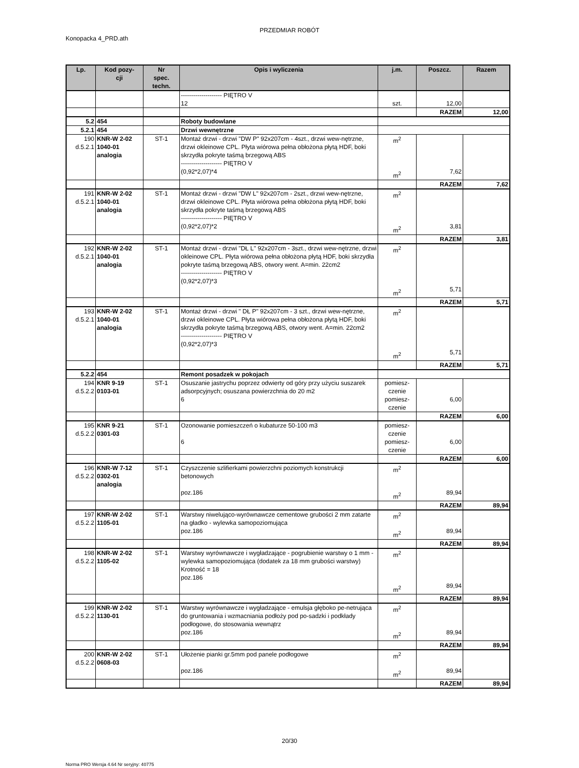PRZEDMIAR ROBÓT
Konopacka 4_PRD.ath
| Lp. | Kod pozy- cji | Nr spec. techn. | Opis i wyliczenia | j.m. | Poszcz. | Razem |
| --- | --- | --- | --- | --- | --- | --- |
| | | | -------------------- PIĘTRO V 12 | szt. | 12,00 | |
| | | | | | RAZEM | 12,00 |
| 5.2 | 454 | | Roboty budowlane | | | |
| 5.2.1 | 454 | | Drzwi wewnętrzne | | | |
| 190 d.5.2.1 | KNR-W 2-02 1040-01 analogia | ST-1 | Montaż drzwi - drzwi "DW P" 92x207cm - 4szt., drzwi wew-nętrzne, drzwi okleinowe CPL. Płyta wiórowa pełna obłożona płytą HDF, boki skrzydła pokryte taśmą brzegową ABS -------------------- PIĘTRO V (0,92*2,07)*4 | m<sup>2</sup> m<sup>2</sup> | 7,62 | |
| | | | | | RAZEM | 7,62 |
| 191 d.5.2.1 | KNR-W 2-02 1040-01 analogia | ST-1 | Montaż drzwi - drzwi "DW L" 92x207cm - 2szt., drzwi wew-nętrzne, drzwi okleinowe CPL. Płyta wiórowa pełna obłożona płytą HDF, boki skrzydła pokryte taśmą brzegową ABS -------------------- PIĘTRO V (0,92*2,07)*2 | m<sup>2</sup> m<sup>2</sup> | 3,81 | |
| | | | | | RAZEM | 3,81 |
| 192 d.5.2.1 | KNR-W 2-02 1040-01 analogia | ST-1 | Montaż drzwi - drzwi "DŁ L" 92x207cm - 3szt., drzwi wew-nętrzne, drzwi okleinowe CPL. Płyta wiórowa pełna obłożona płytą HDF, boki skrzydła pokryte taśmą brzegową ABS, otwory went. A=min. 22cm2 -------------------- PIĘTRO V (0,92*2,07)*3 | m<sup>2</sup> m<sup>2</sup> | 5,71 | |
| | | | | | RAZEM | 5,71 |
| 193 d.5.2.1 | KNR-W 2-02 1040-01 analogia | ST-1 | Montaż drzwi - drzwi " DŁ P" 92x207cm - 3 szt., drzwi wew-nętrzne, drzwi okleinowe CPL. Płyta wiórowa pełna obłożona płytą HDF, boki skrzydła pokryte taśmą brzegową ABS, otwory went. A=min. 22cm2 -------------------- PIĘTRO V (0,92*2,07)*3 | m<sup>2</sup> m<sup>2</sup> | 5,71 | |
| | | | | | RAZEM | 5,71 |
| 5.2.2 | 454 | | Remont posadzek w pokojach | | | |
| 194 d.5.2.2 | KNR 9-19 0103-01 | ST-1 | Osuszanie jastrychu poprzez odwierty od góry przy użyciu suszarek adsorpcyjnych; osuszana powierzchnia do 20 m2 6 | pomiesz- czenie pomiesz- czenie | 6,00 | |
| | | | | | RAZEM | 6,00 |
| 195 d.5.2.2 | KNR 9-21 0301-03 | ST-1 | Ozonowanie pomieszczeń o kubaturze 50-100 m3 6 | pomiesz- czenie pomiesz- czenie | 6,00 | |
| | | | | | RAZEM | 6,00 |
| 196 d.5.2.2 | KNR-W 7-12 0302-01 analogia | ST-1 | Czyszczenie szlifierkami powierzchni poziomych konstrukcji betonowych poz.186 | m<sup>2</sup> m<sup>2</sup> | 89,94 | |
| | | | | | RAZEM | 89,94 |
| 197 d.5.2.2 | KNR-W 2-02 1105-01 | ST-1 | Warstwy niwelująco-wyrównawcze cementowe grubości 2 mm zatarte na gładko - wylewka samopoziomująca poz.186 | m<sup>2</sup> m<sup>2</sup> | 89,94 | |
| | | | | | RAZEM | 89,94 |
| 198 d.5.2.2 | KNR-W 2-02 1105-02 | ST-1 | Warstwy wyrównawcze i wygładzające - pogrubienie warstwy o 1 mm - wylewka samopoziomująca (dodatek za 18 mm grubości warstwy) Krotność = 18 poz.186 | m<sup>2</sup> m<sup>2</sup> | 89,94 | |
| | | | | | RAZEM | 89,94 |
| 199 d.5.2.2 | KNR-W 2-02 1130-01 | ST-1 | Warstwy wyrównawcze i wygładzające - emulsja głęboko pe-netrująca do gruntowania i wzmacniania podłoży pod po-sadzki i podkłady podłogowe, do stosowania wewnątrz poz.186 | m<sup>2</sup> m<sup>2</sup> | 89,94 | |
| | | | | | RAZEM | 89,94 |
| 200 d.5.2.2 | KNR-W 2-02 0608-03 | ST-1 | Ułożenie pianki gr.5mm pod panele podłogowe poz.186 | m<sup>2</sup> m<sup>2</sup> | 89,94 | |
| | | | | | RAZEM | 89,94 |
20/30
Norma PRO Wersja 4.64 Nr seryjny: 40775